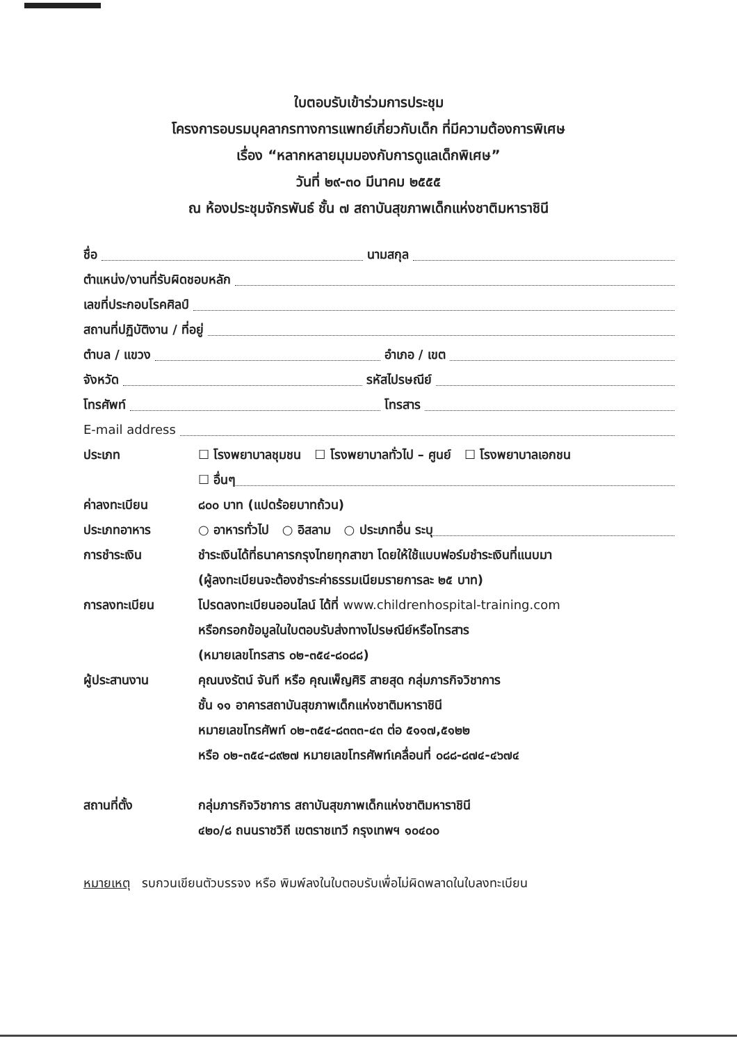ใบตอบรับเข้าร่วมการประชุม
โครงการอบรมบุคลากรทางการแพทย์เกี่ยวกับเด็ก ที่มีความต้องการพิเศษ
เรื่อง “หลากหลายมุมมองกับการดูแลเด็กพิเศษ”
วันที่ ๒๙-๓๐ มีนาคม ๒๕๕๕
ณ ห้องประชุมจักรพันธ์ ชั้น ๗ สถาบันสุขภาพเด็กแห่งชาติมหาราชินี
ชื่อ นามสกุล
ตำแหน่ง/งานที่รับผิดชอบหลัก
เลขที่ประกอบโรคศิลป์
สถานที่ปฏิบัติงาน / ที่อยู่
ตำบล / แขวง อำเภอ / เขต
จังหวัด รหัสไปรษณีย์
โทรศัพท์ โทรสาร
E-mail address
ประเภท ☐ โรงพยาบาลชุมชน ☐ โรงพยาบาลทั่วไป – ศูนย์ ☐ โรงพยาบาลเอกชน
☐ อื่นๆ
ค่าลงทะเบียน ๘๐๐ บาท (แปดร้อยบาทถ้วน)
ประเภทอาหาร ○ อาหารทั่วไป ○ อิสลาม ○ ประเภทอื่น ระบุ
การชำระเงิน ชำระเงินได้ที่ธนาคารกรุงไทยทุกสาขา โดยให้ใช้แบบฟอร์มชำระเงินที่แนบมา
(ผู้ลงทะเบียนจะต้องชำระค่าธรรมเนียมรายการละ ๒๕ บาท)
การลงทะเบียน โปรดลงทะเบียนออนไลน์ ได้ที่ www.childrenhospital-training.com
หรือกรอกข้อมูลในใบตอบรับส่งทางไปรษณีย์หรือโทรสาร
(หมายเลขโทรสาร ๐๒-๓๕๔-๘๐๘๘)
ผู้ประสานงาน คุณนงรัตน์ จันที หรือ คุณเพ็ญศิริ สายสุด กลุ่มภารกิจวิชาการ
ชั้น ๑๑ อาคารสถาบันสุขภาพเด็กแห่งชาติมหาราชินี
หมายเลขโทรศัพท์ ๐๒-๓๕๔-๘๓๓๓-๔๓ ต่อ ๕๑๑๗,๕๑๒๒
หรือ ๐๒-๓๕๔-๘๙๒๗ หมายเลขโทรศัพท์เคลื่อนที่ ๐๘๘-๘๗๔-๔๖๗๔
สถานที่ตั้ง กลุ่มภารกิจวิชาการ สถาบันสุขภาพเด็กแห่งชาติมหาราชินี
๔๒๐/๘ ถนนราชวิถี เขตราชเทวี กรุงเทพฯ ๑๐๔๐๐
หมายเหตุ รบกวนเขียนตัวบรรจง หรือ พิมพ์ลงในใบตอบรับเพื่อไม่ผิดพลาดในใบลงทะเบียน